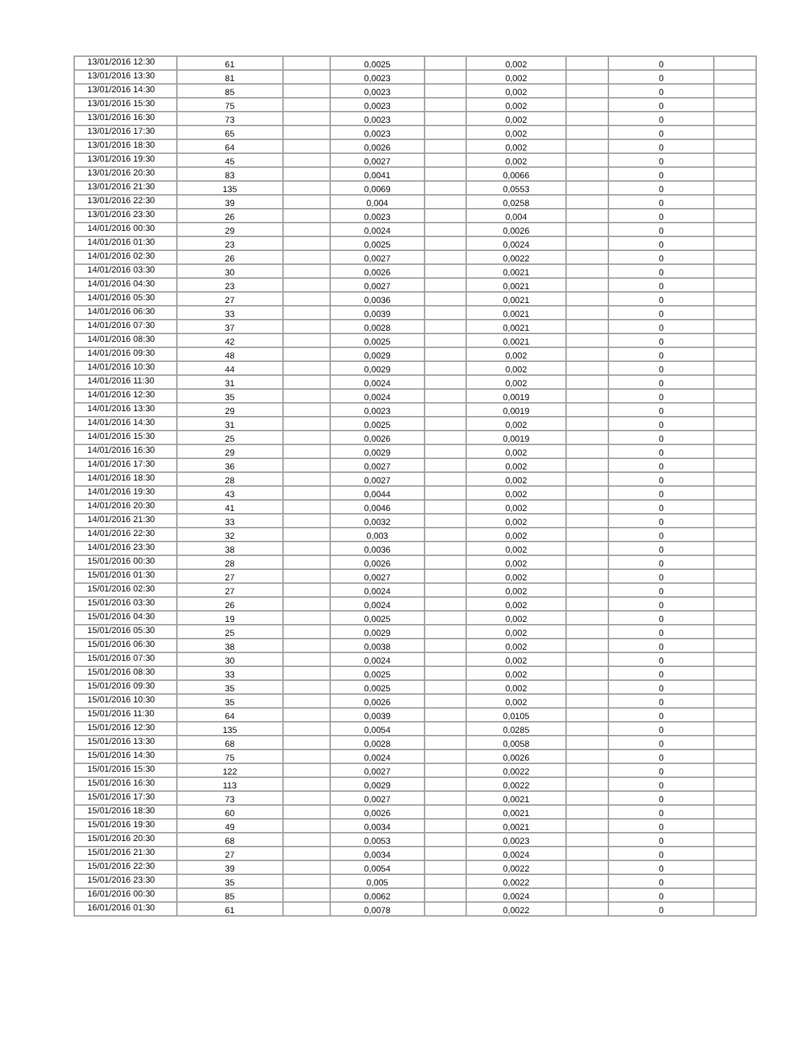| 13/01/2016 12:30 | 61 | | 0,0025 | | 0,002 | | 0 | |
| 13/01/2016 13:30 | 81 | | 0,0023 | | 0,002 | | 0 | |
| 13/01/2016 14:30 | 85 | | 0,0023 | | 0,002 | | 0 | |
| 13/01/2016 15:30 | 75 | | 0,0023 | | 0,002 | | 0 | |
| 13/01/2016 16:30 | 73 | | 0,0023 | | 0,002 | | 0 | |
| 13/01/2016 17:30 | 65 | | 0,0023 | | 0,002 | | 0 | |
| 13/01/2016 18:30 | 64 | | 0,0026 | | 0,002 | | 0 | |
| 13/01/2016 19:30 | 45 | | 0,0027 | | 0,002 | | 0 | |
| 13/01/2016 20:30 | 83 | | 0,0041 | | 0,0066 | | 0 | |
| 13/01/2016 21:30 | 135 | | 0,0069 | | 0,0553 | | 0 | |
| 13/01/2016 22:30 | 39 | | 0,004 | | 0,0258 | | 0 | |
| 13/01/2016 23:30 | 26 | | 0,0023 | | 0,004 | | 0 | |
| 14/01/2016 00:30 | 29 | | 0,0024 | | 0,0026 | | 0 | |
| 14/01/2016 01:30 | 23 | | 0,0025 | | 0,0024 | | 0 | |
| 14/01/2016 02:30 | 26 | | 0,0027 | | 0,0022 | | 0 | |
| 14/01/2016 03:30 | 30 | | 0,0026 | | 0,0021 | | 0 | |
| 14/01/2016 04:30 | 23 | | 0,0027 | | 0,0021 | | 0 | |
| 14/01/2016 05:30 | 27 | | 0,0036 | | 0,0021 | | 0 | |
| 14/01/2016 06:30 | 33 | | 0,0039 | | 0,0021 | | 0 | |
| 14/01/2016 07:30 | 37 | | 0,0028 | | 0,0021 | | 0 | |
| 14/01/2016 08:30 | 42 | | 0,0025 | | 0,0021 | | 0 | |
| 14/01/2016 09:30 | 48 | | 0,0029 | | 0,002 | | 0 | |
| 14/01/2016 10:30 | 44 | | 0,0029 | | 0,002 | | 0 | |
| 14/01/2016 11:30 | 31 | | 0,0024 | | 0,002 | | 0 | |
| 14/01/2016 12:30 | 35 | | 0,0024 | | 0,0019 | | 0 | |
| 14/01/2016 13:30 | 29 | | 0,0023 | | 0,0019 | | 0 | |
| 14/01/2016 14:30 | 31 | | 0,0025 | | 0,002 | | 0 | |
| 14/01/2016 15:30 | 25 | | 0,0026 | | 0,0019 | | 0 | |
| 14/01/2016 16:30 | 29 | | 0,0029 | | 0,002 | | 0 | |
| 14/01/2016 17:30 | 36 | | 0,0027 | | 0,002 | | 0 | |
| 14/01/2016 18:30 | 28 | | 0,0027 | | 0,002 | | 0 | |
| 14/01/2016 19:30 | 43 | | 0,0044 | | 0,002 | | 0 | |
| 14/01/2016 20:30 | 41 | | 0,0046 | | 0,002 | | 0 | |
| 14/01/2016 21:30 | 33 | | 0,0032 | | 0,002 | | 0 | |
| 14/01/2016 22:30 | 32 | | 0,003 | | 0,002 | | 0 | |
| 14/01/2016 23:30 | 38 | | 0,0036 | | 0,002 | | 0 | |
| 15/01/2016 00:30 | 28 | | 0,0026 | | 0,002 | | 0 | |
| 15/01/2016 01:30 | 27 | | 0,0027 | | 0,002 | | 0 | |
| 15/01/2016 02:30 | 27 | | 0,0024 | | 0,002 | | 0 | |
| 15/01/2016 03:30 | 26 | | 0,0024 | | 0,002 | | 0 | |
| 15/01/2016 04:30 | 19 | | 0,0025 | | 0,002 | | 0 | |
| 15/01/2016 05:30 | 25 | | 0,0029 | | 0,002 | | 0 | |
| 15/01/2016 06:30 | 38 | | 0,0038 | | 0,002 | | 0 | |
| 15/01/2016 07:30 | 30 | | 0,0024 | | 0,002 | | 0 | |
| 15/01/2016 08:30 | 33 | | 0,0025 | | 0,002 | | 0 | |
| 15/01/2016 09:30 | 35 | | 0,0025 | | 0,002 | | 0 | |
| 15/01/2016 10:30 | 35 | | 0,0026 | | 0,002 | | 0 | |
| 15/01/2016 11:30 | 64 | | 0,0039 | | 0,0105 | | 0 | |
| 15/01/2016 12:30 | 135 | | 0,0054 | | 0,0285 | | 0 | |
| 15/01/2016 13:30 | 68 | | 0,0028 | | 0,0058 | | 0 | |
| 15/01/2016 14:30 | 75 | | 0,0024 | | 0,0026 | | 0 | |
| 15/01/2016 15:30 | 122 | | 0,0027 | | 0,0022 | | 0 | |
| 15/01/2016 16:30 | 113 | | 0,0029 | | 0,0022 | | 0 | |
| 15/01/2016 17:30 | 73 | | 0,0027 | | 0,0021 | | 0 | |
| 15/01/2016 18:30 | 60 | | 0,0026 | | 0,0021 | | 0 | |
| 15/01/2016 19:30 | 49 | | 0,0034 | | 0,0021 | | 0 | |
| 15/01/2016 20:30 | 68 | | 0,0053 | | 0,0023 | | 0 | |
| 15/01/2016 21:30 | 27 | | 0,0034 | | 0,0024 | | 0 | |
| 15/01/2016 22:30 | 39 | | 0,0054 | | 0,0022 | | 0 | |
| 15/01/2016 23:30 | 35 | | 0,005 | | 0,0022 | | 0 | |
| 16/01/2016 00:30 | 85 | | 0,0062 | | 0,0024 | | 0 | |
| 16/01/2016 01:30 | 61 | | 0,0078 | | 0,0022 | | 0 | |